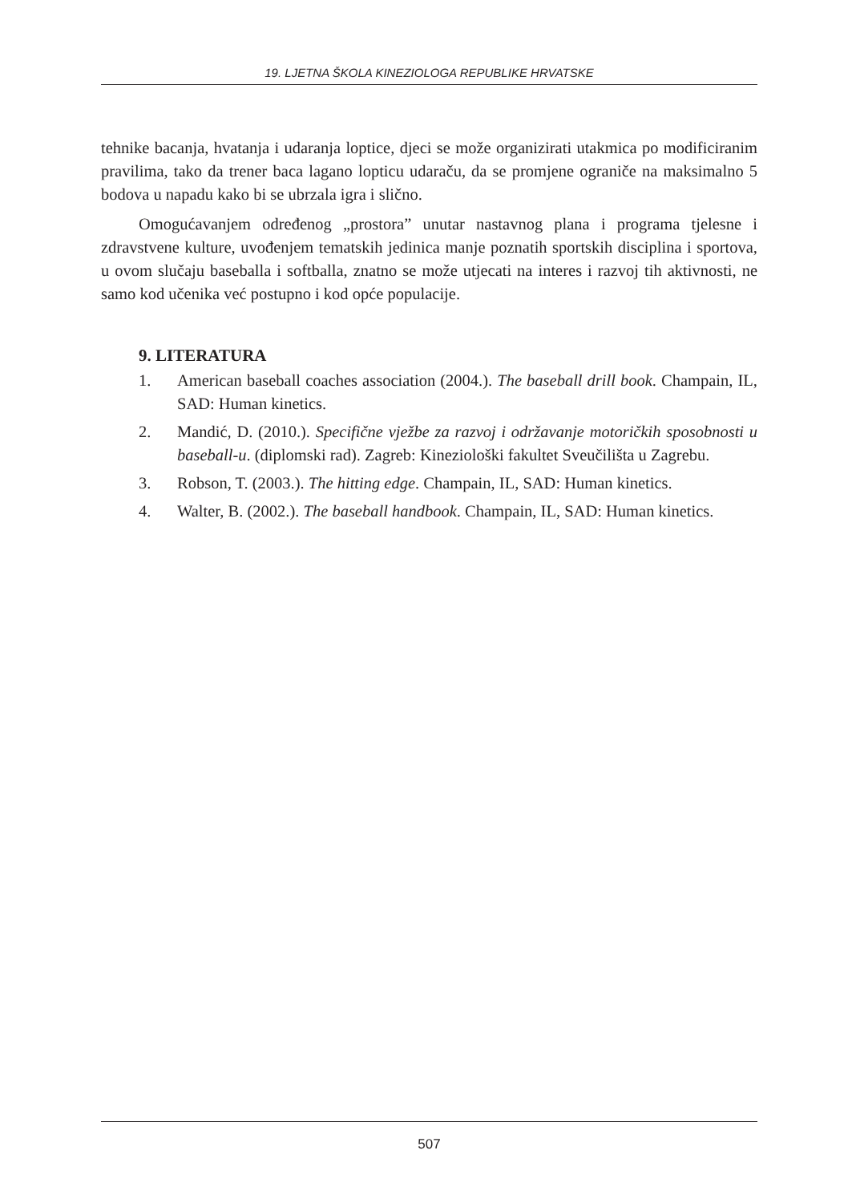19. LJETNA ŠKOLA KINEZIOLOGA REPUBLIKE HRVATSKE
tehnike bacanja, hvatanja i udaranja loptice, djeci se može organizirati utakmica po modificiranim pravilima, tako da trener baca lagano lopticu udaraču, da se promjene ograniče na maksimalno 5 bodova u napadu kako bi se ubrzala igra i slično.
Omogućavanjem određenog „prostora” unutar nastavnog plana i programa tjelesne i zdravstvene kulture, uvođenjem tematskih jedinica manje poznatih sportskih disciplina i sportova, u ovom slučaju baseballa i softballa, znatno se može utjecati na interes i razvoj tih aktivnosti, ne samo kod učenika već postupno i kod opće populacije.
9. LITERATURA
1. American baseball coaches association (2004.). The baseball drill book. Champain, IL, SAD: Human kinetics.
2. Mandić, D. (2010.). Specifične vježbe za razvoj i održavanje motoričkih sposobnosti u baseball-u. (diplomski rad). Zagreb: Kineziološki fakultet Sveučilišta u Zagrebu.
3. Robson, T. (2003.). The hitting edge. Champain, IL, SAD: Human kinetics.
4. Walter, B. (2002.). The baseball handbook. Champain, IL, SAD: Human kinetics.
507